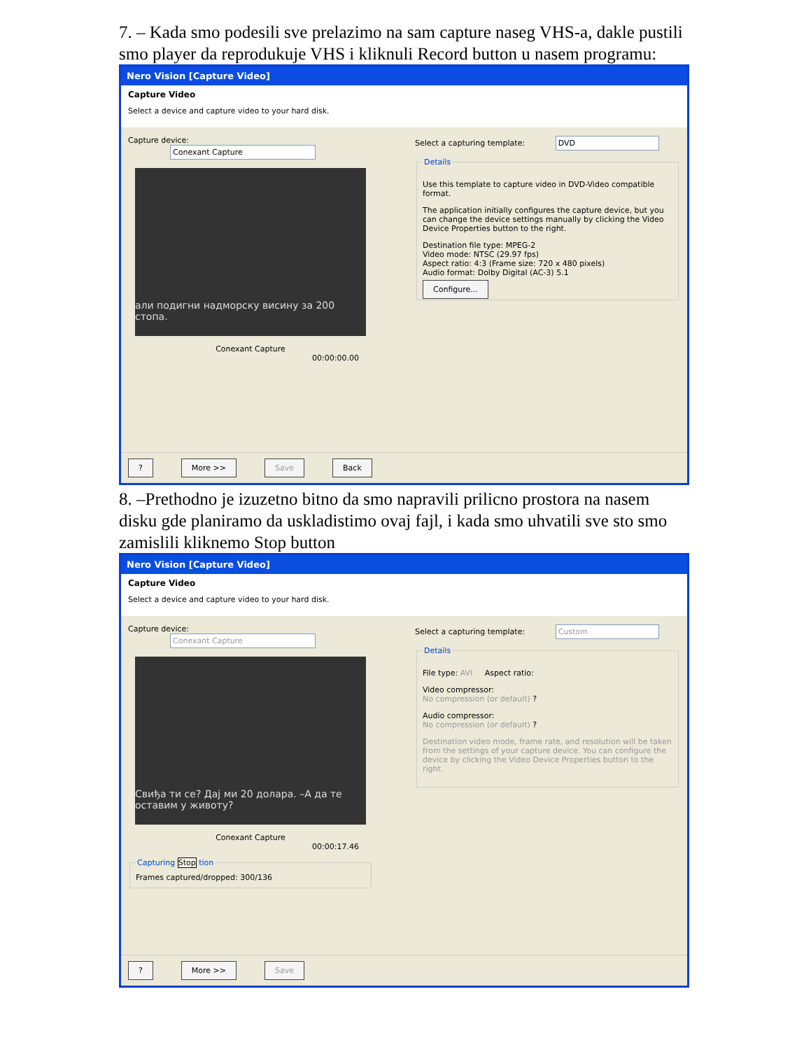7. – Kada smo podesili sve prelazimo na sam capture naseg VHS-a, dakle pustili smo player da reprodukuje VHS i kliknuli Record button u nasem programu:
Nero Vision [Capture Video]
Capture Video
Select a device and capture video to your hard disk.
Capture device: Conexant Capture
али подигни надморску висину за 200 стопа.
Conexant Capture
00:00:00.00
Select a capturing template: DVD Details
Use this template to capture video in DVD-Video compatible format.
The application initially configures the capture device, but you can change the device settings manually by clicking the Video Device Properties button to the right.
Destination file type: MPEG-2
Video mode: NTSC (29.97 fps)
Aspect ratio: 4:3 (Frame size: 720 x 480 pixels)
Audio format: Dolby Digital (AC-3) 5.1
Configure...
? More >> Save Back
8. –Prethodno je izuzetno bitno da smo napravili prilicno prostora na nasem disku gde planiramo da uskladistimo ovaj fajl, i kada smo uhvatili sve sto smo zamislili kliknemo Stop button
Nero Vision [Capture Video]
Capture Video
Select a device and capture video to your hard disk.
Capture device: Conexant Capture
Свиђа ти се? Дај ми 20 долара. –А да те оставим у животу?
Conexant Capture
00:00:17.46
Capturing Stop tionFrames captured/dropped: 300/136
Select a capturing template: Custom Details
File type: AVI Aspect ratio:
Video compressor:
No compression (or default) ?
Audio compressor:
No compression (or default) ?
Destination video mode, frame rate, and resolution will be taken from the settings of your capture device. You can configure the device by clicking the Video Device Properties button to the right.
? More >> Save